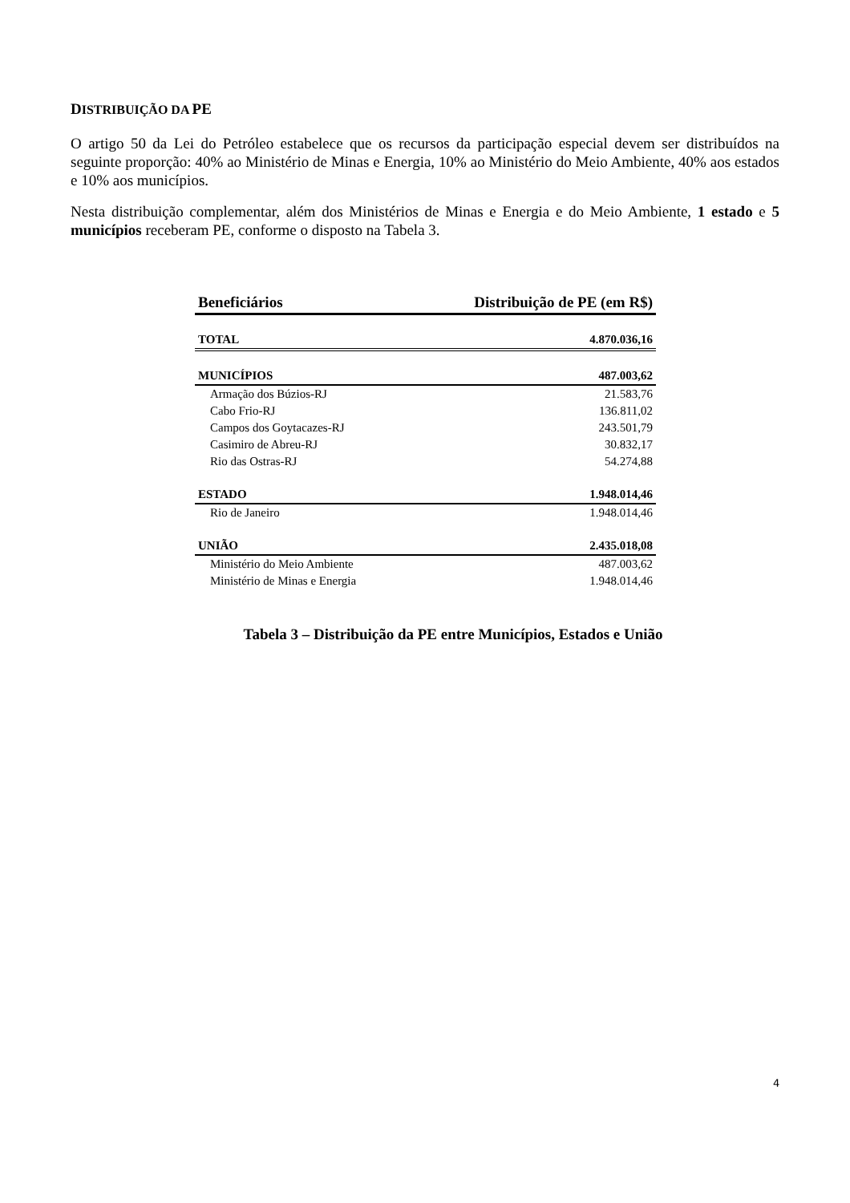DISTRIBUIÇÃO DA PE
O artigo 50 da Lei do Petróleo estabelece que os recursos da participação especial devem ser distribuídos na seguinte proporção: 40% ao Ministério de Minas e Energia, 10% ao Ministério do Meio Ambiente, 40% aos estados e 10% aos municípios.
Nesta distribuição complementar, além dos Ministérios de Minas e Energia e do Meio Ambiente, 1 estado e 5 municípios receberam PE, conforme o disposto na Tabela 3.
| Beneficiários | Distribuição de PE (em R$) |
| --- | --- |
| TOTAL | 4.870.036,16 |
| MUNICÍPIOS | 487.003,62 |
| Armação dos Búzios-RJ | 21.583,76 |
| Cabo Frio-RJ | 136.811,02 |
| Campos dos Goytacazes-RJ | 243.501,79 |
| Casimiro de Abreu-RJ | 30.832,17 |
| Rio das Ostras-RJ | 54.274,88 |
| ESTADO | 1.948.014,46 |
| Rio de Janeiro | 1.948.014,46 |
| UNIÃO | 2.435.018,08 |
| Ministério do Meio Ambiente | 487.003,62 |
| Ministério de Minas e Energia | 1.948.014,46 |
Tabela 3 – Distribuição da PE entre Municípios, Estados e União
4